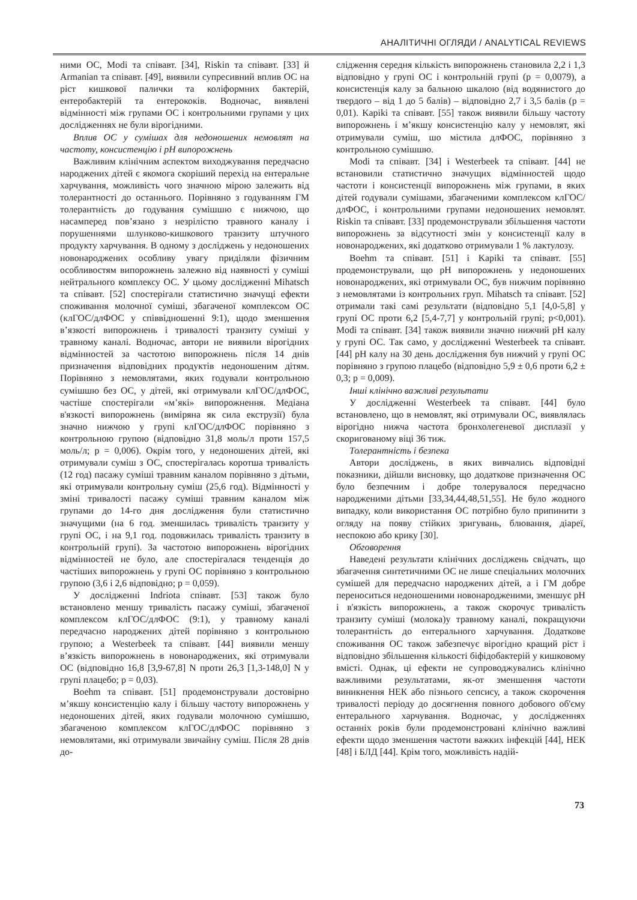АНАЛІТИЧНІ ОГЛЯДИ / ANALYTICAL REVIEWS
ними ОС, Modi та співавт. [34], Riskin та співавт. [33] й Armanian та співавт. [49], виявили супресивний вплив ОС на ріст кишкової палички та коліформних бактерій, ентеробактерій та ентерококів. Водночас, виявлені відмінності між групами ОС і контрольними групами у цих дослідженнях не були вірогідними.
Вплив ОС у сумішах для недоношених немовлят на частоту, консистенцію і pH випорожнень
Важливим клінічним аспектом виходжування передчасно народжених дітей є якомога скоріший перехід на ентеральне харчування, можливість чого значною мірою залежить від толерантності до останнього. Порівняно з годуванням ГМ толерантність до годування сумішшю є нижчою, що насамперед пов’язано з незрілістю травного каналу і порушеннями шлунково-кишкового транзиту штучного продукту харчування. В одному з досліджень у недоношених новонароджених особливу увагу приділяли фізичним особливостям випорожнень залежно від наявності у суміші нейтрального комплексу ОС. У цьому дослідженні Mihatsch та співавт. [52] спостерігали статистично значущі ефекти споживання молочної суміші, збагаченої комплексом ОС (клГОС/длФОС у співвідношенні 9:1), щодо зменшення в’язкості випорожнень і тривалості транзиту суміші у травному каналі. Водночас, автори не виявили вірогідних відмінностей за частотою випорожнень після 14 днів призначення відповідних продуктів недоношеним дітям. Порівняно з немовлятами, яких годували контрольною сумішшю без ОС, у дітей, які отримували клГОС/длФОС, частіше спостерігали «м’які» випорожнення. Медіана в'язкості випорожнень (виміряна як сила екструзії) була значно нижчою у групі клГОС/длФОС порівняно з контрольною групою (відповідно 31,8 моль/л проти 157,5 моль/л; p = 0,006). Окрім того, у недоношених дітей, які отримували суміш з ОС, спостерігалась коротша тривалість (12 год) пасажу суміші травним каналом порівняно з дітьми, які отримували контрольну суміш (25,6 год). Відмінності у зміні тривалості пасажу суміші травним каналом між групами до 14-го дня дослідження були статистично значущими (на 6 год. зменшилась тривалість транзиту у групі ОС, і на 9,1 год. подовжилась тривалість транзиту в контрольній групі). За частотою випорожнень вірогідних відмінностей не було, але спостерігалася тенденція до частіших випорожнень у групі ОС порівняно з контрольною групою (3,6 і 2,6 відповідно; p = 0,059).
У дослідженні Indriota співавт. [53] також було встановлено меншу тривалість пасажу суміші, збагаченої комплексом клГОС/длФОС (9:1), у травному каналі передчасно народжених дітей порівняно з контрольною групою; а Westerbeek та співавт. [44] виявили меншу в’язкість випорожнень в новонароджених, які отримували ОС (відповідно 16,8 [3,9-67,8] N проти 26,3 [1,3-148,0] N у групі плацебо; p = 0,03).
Boehm та співавт. [51] продемонстрували достовірно м’якшу консистенцію калу і більшу частоту випорожнень у недоношених дітей, яких годували молочною сумішшю, збагаченою комплексом клГОС/длФОС порівняно з немовлятами, які отримували звичайну суміш. Після 28 днів до-
слідження середня кількість випорожнень становила 2,2 і 1,3 відповідно у групі ОС і контрольній групі (p = 0,0079), а консистенція калу за бальною шкалою (від водянистого до твердого – від 1 до 5 балів) – відповідно 2,7 і 3,5 балів (p = 0,01). Kapiki та співавт. [55] також виявили більшу частоту випорожнень і м’якшу консистенцію калу у немовлят, які отримували суміш, шо містила длФОС, порівняно з контрольною сумішшю.
Modi та співавт. [34] і Westerbeek та співавт. [44] не встановили статистично значущих відмінностей щодо частоти і консистенції випорожнень між групами, в яких дітей годували сумішами, збагаченими комплексом клГОС/длФОС, і контрольними групами недоношених немовлят. Riskin та співавт. [33] продемонстрували збільшення частоти випорожнень за відсутності змін у консистенції калу в новонароджених, які додатково отримували 1 % лактулозу.
Boehm та співавт. [51] і Kapiki та співавт. [55] продемонстрували, що pH випорожнень у недоношених новонароджених, які отримували ОС, був нижчим порівняно з немовлятами із контрольних груп. Mihatsch та співавт. [52] отримали такі самі результати (відповідно 5,1 [4,0-5,8] у групі ОС проти 6,2 [5,4-7,7] у контрольній групі; p<0,001). Modi та співавт. [34] також виявили значно нижчий pH калу у групі ОС. Так само, у дослідженні Westerbeek та співавт. [44] pH калу на 30 день дослідження був нижчий у групі ОС порівняно з групою плацебо (відповідно 5,9 ± 0,6 проти 6,2 ± 0,3; p = 0,009).
Інші клінічно важливі результати
У дослідженні Westerbeek та співавт. [44] було встановлено, що в немовлят, які отримували ОС, виявлялась вірогідно нижча частота бронхолегеневої дисплазії у скоригованому віці 36 тиж.
Толерантність і безпека
Автори досліджень, в яких вивчались відповідні показники, дійшли висновку, що додаткове призначення ОС було безпечним і добре толерувалося передчасно народженими дітьми [33,34,44,48,51,55]. Не було жодного випадку, коли використання ОС потрібно було припинити з огляду на появу стійких зригувань, блювання, діареї, неспокою або крику [30].
Обговорення
Наведені результати клінічних досліджень свідчать, що збагачення синтетичними ОС не лише спеціальних молочних сумішей для передчасно народжених дітей, а і ГМ добре переноситься недоношеними новонародженими, зменшує pH і в'язкість випорожнень, а також скорочує тривалість транзиту суміші (молока)у травному каналі, покращуючи толерантність до ентерального харчування. Додаткове споживання ОС також забезпечує вірогідно кращий ріст і відповідно збільшення кількості біфідобактерій у кишковому вмісті. Однак, ці ефекти не супроводжувались клінічно важливими результатами, як-от зменшення частоти виникнення НЕК або пізнього сепсису, а також скорочення тривалості періоду до досягнення повного добового об'єму ентерального харчування. Водночас, у дослідженнях останніх років були продемонстровані клінічно важливі ефекти щодо зменшення частоти важких інфекцій [44], НЕК [48] і БЛД [44]. Крім того, можливість надій-
73